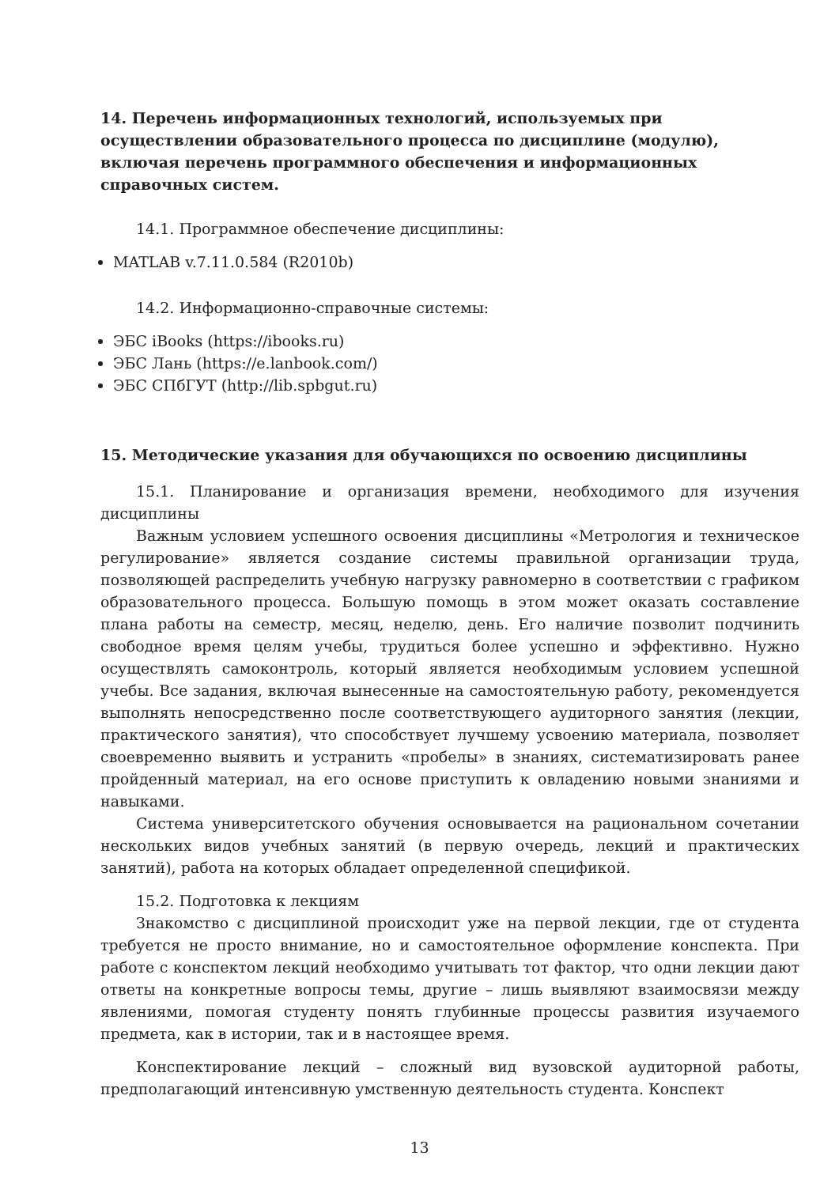14. Перечень информационных технологий, используемых при осуществлении образовательного процесса по дисциплине (модулю), включая перечень программного обеспечения и информационных справочных систем.
14.1. Программное обеспечение дисциплины:
MATLAB v.7.11.0.584 (R2010b)
14.2. Информационно-справочные системы:
ЭБС iBooks (https://ibooks.ru)
ЭБС Лань (https://e.lanbook.com/)
ЭБС СПбГУТ (http://lib.spbgut.ru)
15. Методические указания для обучающихся по освоению дисциплины
15.1. Планирование и организация времени, необходимого для изучения дисциплины
Важным условием успешного освоения дисциплины «Метрология и техническое регулирование» является создание системы правильной организации труда, позволяющей распределить учебную нагрузку равномерно в соответствии с графиком образовательного процесса. Большую помощь в этом может оказать составление плана работы на семестр, месяц, неделю, день. Его наличие позволит подчинить свободное время целям учебы, трудиться более успешно и эффективно. Нужно осуществлять самоконтроль, который является необходимым условием успешной учебы. Все задания, включая вынесенные на самостоятельную работу, рекомендуется выполнять непосредственно после соответствующего аудиторного занятия (лекции, практического занятия), что способствует лучшему усвоению материала, позволяет своевременно выявить и устранить «пробелы» в знаниях, систематизировать ранее пройденный материал, на его основе приступить к овладению новыми знаниями и навыками.
Система университетского обучения основывается на рациональном сочетании нескольких видов учебных занятий (в первую очередь, лекций и практических занятий), работа на которых обладает определенной спецификой.
15.2. Подготовка к лекциям
Знакомство с дисциплиной происходит уже на первой лекции, где от студента требуется не просто внимание, но и самостоятельное оформление конспекта. При работе с конспектом лекций необходимо учитывать тот фактор, что одни лекции дают ответы на конкретные вопросы темы, другие – лишь выявляют взаимосвязи между явлениями, помогая студенту понять глубинные процессы развития изучаемого предмета, как в истории, так и в настоящее время.
Конспектирование лекций – сложный вид вузовской аудиторной работы, предполагающий интенсивную умственную деятельность студента. Конспект
13